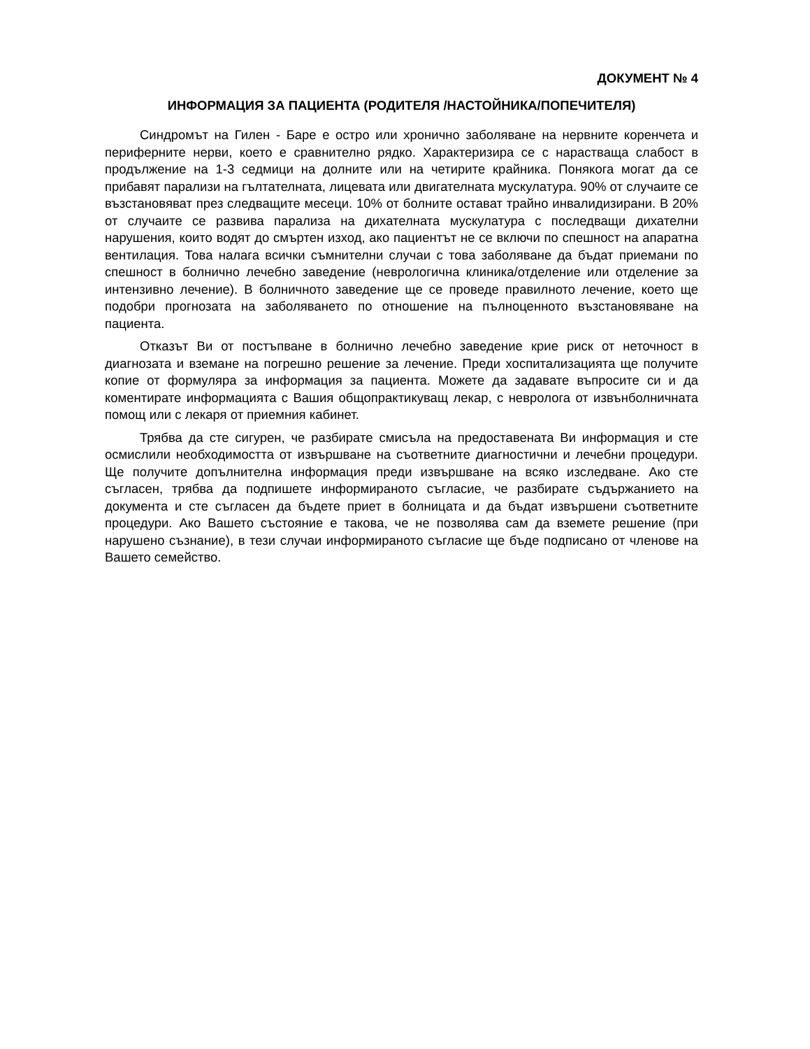ДОКУМЕНТ № 4
ИНФОРМАЦИЯ ЗА ПАЦИЕНТА (РОДИТЕЛЯ /НАСТОЙНИКА/ПОПЕЧИТЕЛЯ)
Синдромът на Гилен - Баре е остро или хронично заболяване на нервните коренчета и периферните нерви, което е сравнително рядко. Характеризира се с нарастваща слабост в продължение на 1-3 седмици на долните или на четирите крайника. Понякога могат да се прибавят парализи на гълтателната, лицевата или двигателната мускулатура. 90% от случаите се възстановяват през следващите месеци. 10% от болните остават трайно инвалидизирани. В 20% от случаите се развива парализа на дихателната мускулатура с последващи дихателни нарушения, които водят до смъртен изход, ако пациентът не се включи по спешност на апаратна вентилация. Това налага всички съмнителни случаи с това заболяване да бъдат приемани по спешност в болнично лечебно заведение (неврологична клиника/отделение или отделение за интензивно лечение). В болничното заведение ще се проведе правилното лечение, което ще подобри прогнозата на заболяването по отношение на пълноценното възстановяване на пациента.
Отказът Ви от постъпване в болнично лечебно заведение крие риск от неточност в диагнозата и вземане на погрешно решение за лечение. Преди хоспитализацията ще получите копие от формуляра за информация за пациента. Можете да задавате въпросите си и да коментирате информацията с Вашия общопрактикуващ лекар, с невролога от извънболничната помощ или с лекаря от приемния кабинет.
Трябва да сте сигурен, че разбирате смисъла на предоставената Ви информация и сте осмислили необходимостта от извършване на съответните диагностични и лечебни процедури. Ще получите допълнителна информация преди извършване на всяко изследване. Ако сте съгласен, трябва да подпишете информираното съгласие, че разбирате съдържанието на документа и сте съгласен да бъдете приет в болницата и да бъдат извършени съответните процедури. Ако Вашето състояние е такова, че не позволява сам да вземете решение (при нарушено съзнание), в тези случаи информираното съгласие ще бъде подписано от членове на Вашето семейство.